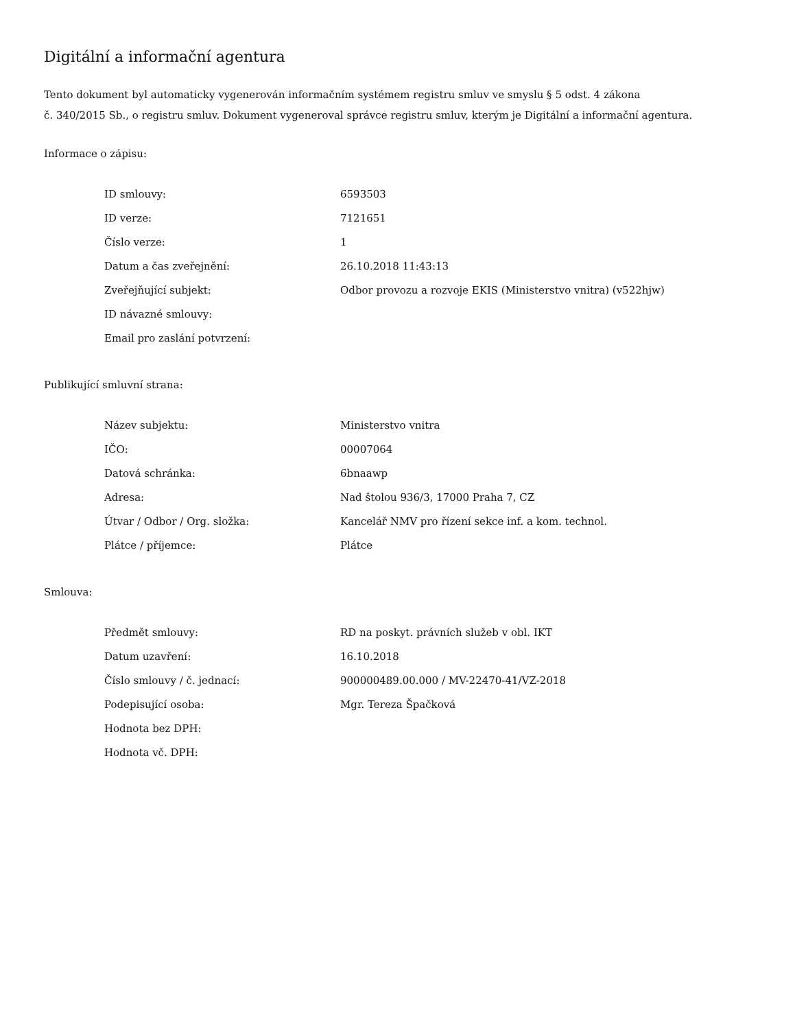Digitální a informační agentura
Tento dokument byl automaticky vygenerován informačním systémem registru smluv ve smyslu § 5 odst. 4 zákona
č. 340/2015 Sb., o registru smluv. Dokument vygeneroval správce registru smluv, kterým je Digitální a informační agentura.
Informace o zápisu:
| ID smlouvy: | 6593503 |
| ID verze: | 7121651 |
| Číslo verze: | 1 |
| Datum a čas zveřejnění: | 26.10.2018 11:43:13 |
| Zveřejňující subjekt: | Odbor provozu a rozvoje EKIS (Ministerstvo vnitra) (v522hjw) |
| ID návazné smlouvy: | |
| Email pro zaslání potvrzení: | |
Publikující smluvní strana:
| Název subjektu: | Ministerstvo vnitra |
| IČO: | 00007064 |
| Datová schránka: | 6bnaawp |
| Adresa: | Nad štolou 936/3, 17000 Praha 7, CZ |
| Útvar / Odbor / Org. složka: | Kancelář NMV pro řízení sekce inf. a kom. technol. |
| Plátce / příjemce: | Plátce |
Smlouva:
| Předmět smlouvy: | RD na poskyt. právních služeb v obl. IKT |
| Datum uzavření: | 16.10.2018 |
| Číslo smlouvy / č. jednací: | 900000489.00.000 / MV-22470-41/VZ-2018 |
| Podepisující osoba: | Mgr. Tereza Špačková |
| Hodnota bez DPH: | |
| Hodnota vč. DPH: | |